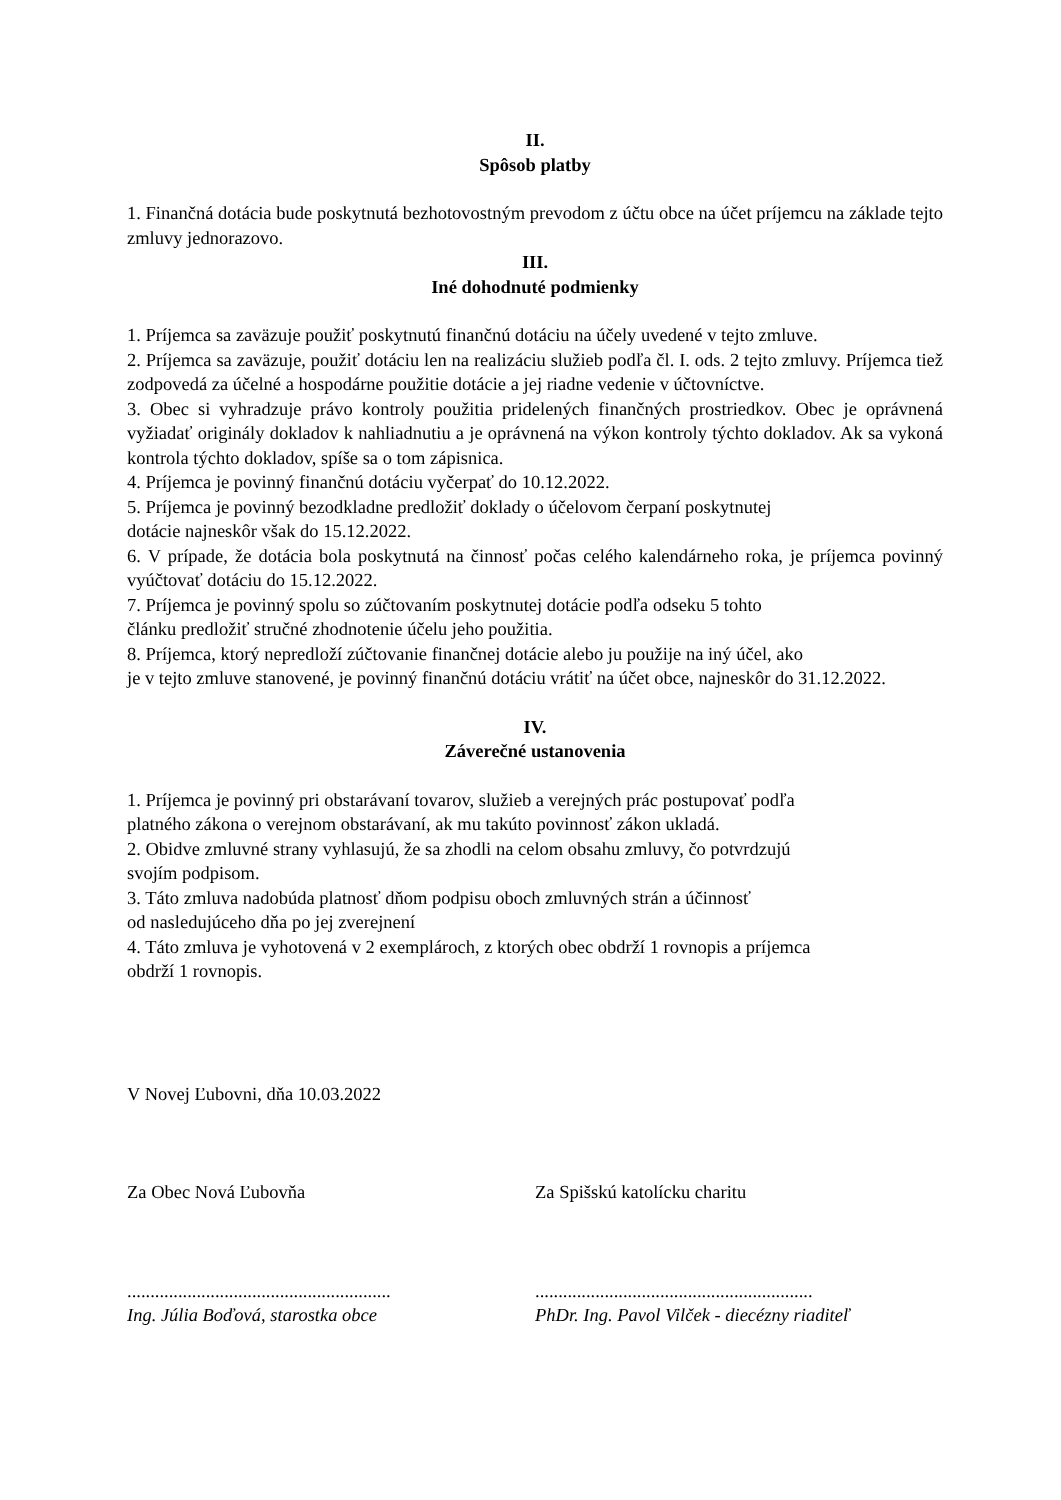II.
Spôsob platby
1. Finančná dotácia bude poskytnutá bezhotovostným prevodom z účtu obce na účet príjemcu na základe tejto zmluvy jednorazovo.
III.
Iné dohodnuté podmienky
1. Príjemca sa zaväzuje použiť poskytnutú finančnú dotáciu na účely uvedené v tejto zmluve.
2. Príjemca sa zaväzuje, použiť dotáciu len na realizáciu služieb podľa čl. I. ods. 2 tejto zmluvy. Príjemca tiež zodpovedá za účelné a hospodárne použitie dotácie a jej riadne vedenie v účtovníctve.
3. Obec si vyhradzuje právo kontroly použitia pridelených finančných prostriedkov. Obec je oprávnená vyžiadať originály dokladov k nahliadnutiu a je oprávnená na výkon kontroly týchto dokladov. Ak sa vykoná kontrola týchto dokladov, spíše sa o tom zápisnica.
4. Príjemca je povinný finančnú dotáciu vyčerpať do 10.12.2022.
5. Príjemca je povinný bezodkladne predložiť doklady o účelovom čerpaní poskytnutej
dotácie najneskôr však do 15.12.2022.
6. V prípade, že dotácia bola poskytnutá na činnosť počas celého kalendárneho roka, je príjemca povinný vyúčtovať dotáciu do 15.12.2022.
7. Príjemca je povinný spolu so zúčtovaním poskytnutej dotácie podľa odseku 5 tohto
článku predložiť stručné zhodnotenie účelu jeho použitia.
8. Príjemca, ktorý nepredloží zúčtovanie finančnej dotácie alebo ju použije na iný účel, ako
je v tejto zmluve stanovené, je povinný finančnú dotáciu vrátiť na účet obce, najneskôr do 31.12.2022.
IV.
Záverečné ustanovenia
1. Príjemca je povinný pri obstarávaní tovarov, služieb a verejných prác postupovať podľa
platného zákona o verejnom obstarávaní, ak mu takúto povinnosť zákon ukladá.
2. Obidve zmluvné strany vyhlasujú, že sa zhodli na celom obsahu zmluvy, čo potvrdzujú
svojím podpisom.
3. Táto zmluva nadobúda platnosť dňom podpisu oboch zmluvných strán a účinnosť
od nasledujúceho dňa po jej zverejnení
4. Táto zmluva je vyhotovená v 2 exemplároch, z ktorých obec obdrží 1 rovnopis a príjemca
obdrží 1 rovnopis.
V Novej Ľubovni, dňa 10.03.2022
Za Obec Nová Ľubovňa Za Spišskú katolícku charitu
.........................................................
............................................................
Ing. Júlia Boďová, starostka obce PhDr. Ing. Pavol Vilček - diecézny riaditeľ